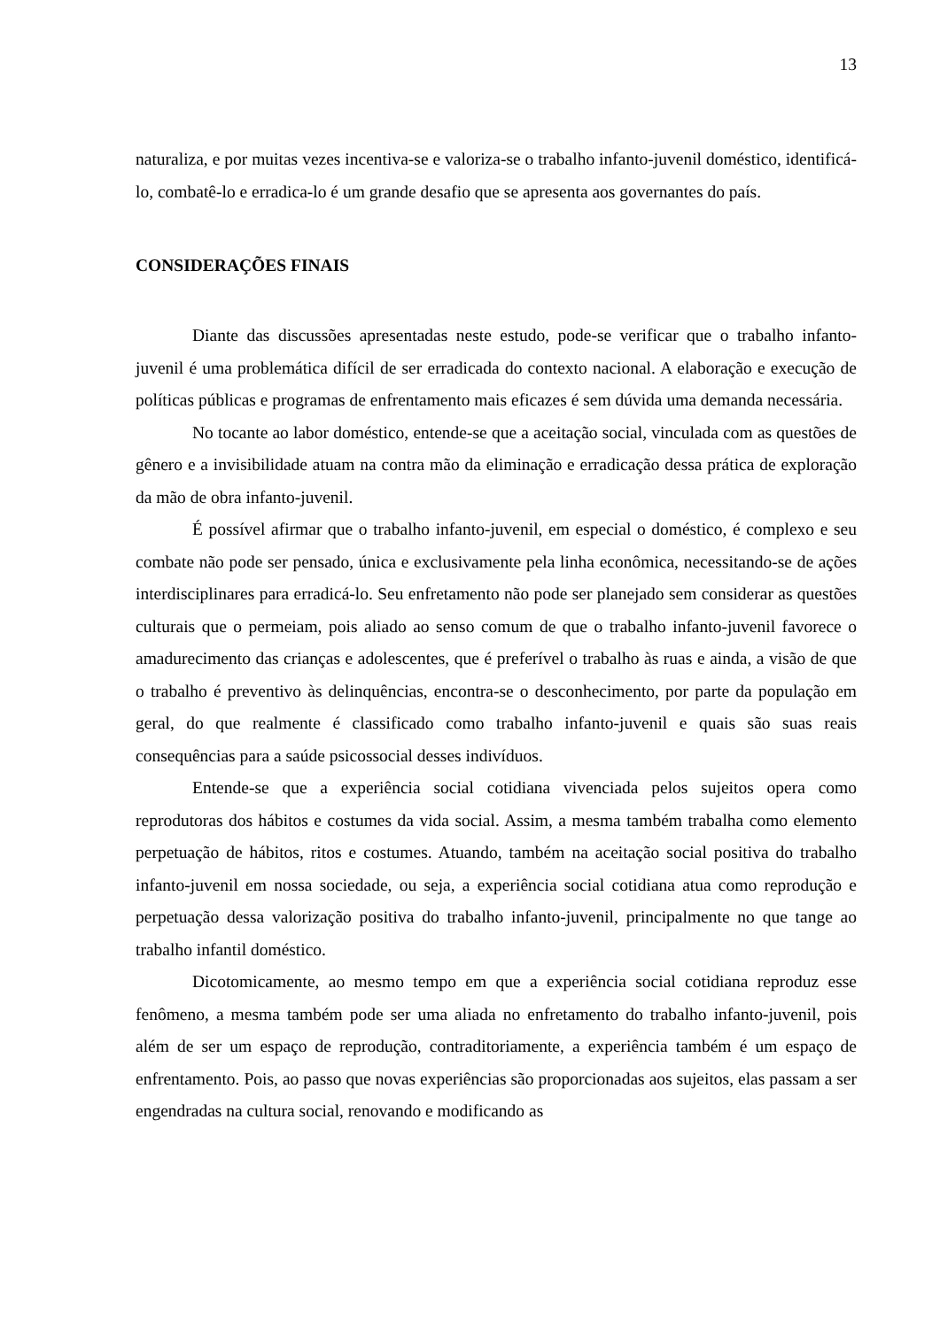13
naturaliza, e por muitas vezes incentiva-se e valoriza-se o trabalho infanto-juvenil doméstico, identificá-lo, combatê-lo e erradica-lo é um grande desafio que se apresenta aos governantes do país.
CONSIDERAÇÕES FINAIS
Diante das discussões apresentadas neste estudo, pode-se verificar que o trabalho infanto-juvenil é uma problemática difícil de ser erradicada do contexto nacional. A elaboração e execução de políticas públicas e programas de enfrentamento mais eficazes é sem dúvida uma demanda necessária.
No tocante ao labor doméstico, entende-se que a aceitação social, vinculada com as questões de gênero e a invisibilidade atuam na contra mão da eliminação e erradicação dessa prática de exploração da mão de obra infanto-juvenil.
É possível afirmar que o trabalho infanto-juvenil, em especial o doméstico, é complexo e seu combate não pode ser pensado, única e exclusivamente pela linha econômica, necessitando-se de ações interdisciplinares para erradicá-lo. Seu enfretamento não pode ser planejado sem considerar as questões culturais que o permeiam, pois aliado ao senso comum de que o trabalho infanto-juvenil favorece o amadurecimento das crianças e adolescentes, que é preferível o trabalho às ruas e ainda, a visão de que o trabalho é preventivo às delinquências, encontra-se o desconhecimento, por parte da população em geral, do que realmente é classificado como trabalho infanto-juvenil e quais são suas reais consequências para a saúde psicossocial desses indivíduos.
Entende-se que a experiência social cotidiana vivenciada pelos sujeitos opera como reprodutoras dos hábitos e costumes da vida social. Assim, a mesma também trabalha como elemento perpetuação de hábitos, ritos e costumes. Atuando, também na aceitação social positiva do trabalho infanto-juvenil em nossa sociedade, ou seja, a experiência social cotidiana atua como reprodução e perpetuação dessa valorização positiva do trabalho infanto-juvenil, principalmente no que tange ao trabalho infantil doméstico.
Dicotomicamente, ao mesmo tempo em que a experiência social cotidiana reproduz esse fenômeno, a mesma também pode ser uma aliada no enfretamento do trabalho infanto-juvenil, pois além de ser um espaço de reprodução, contraditoriamente, a experiência também é um espaço de enfrentamento. Pois, ao passo que novas experiências são proporcionadas aos sujeitos, elas passam a ser engendradas na cultura social, renovando e modificando as